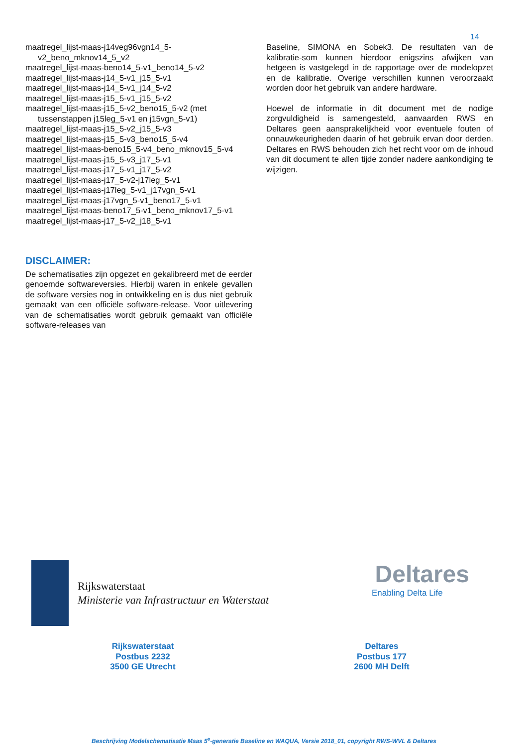14
maatregel_lijst-maas-j14veg96vgn14_5-
v2_beno_mknov14_5_v2
maatregel_lijst-maas-beno14_5-v1_beno14_5-v2
maatregel_lijst-maas-j14_5-v1_j15_5-v1
maatregel_lijst-maas-j14_5-v1_j14_5-v2
maatregel_lijst-maas-j15_5-v1_j15_5-v2
maatregel_lijst-maas-j15_5-v2_beno15_5-v2 (met
tussenstappen j15leg_5-v1 en j15vgn_5-v1)
maatregel_lijst-maas-j15_5-v2_j15_5-v3
maatregel_lijst-maas-j15_5-v3_beno15_5-v4
maatregel_lijst-maas-beno15_5-v4_beno_mknov15_5-v4
maatregel_lijst-maas-j15_5-v3_j17_5-v1
maatregel_lijst-maas-j17_5-v1_j17_5-v2
maatregel_lijst-maas-j17_5-v2-j17leg_5-v1
maatregel_lijst-maas-j17leg_5-v1_j17vgn_5-v1
maatregel_lijst-maas-j17vgn_5-v1_beno17_5-v1
maatregel_lijst-maas-beno17_5-v1_beno_mknov17_5-v1
maatregel_lijst-maas-j17_5-v2_j18_5-v1
DISCLAIMER:
De schematisaties zijn opgezet en gekalibreerd met de eerder genoemde softwareversies. Hierbij waren in enkele gevallen de software versies nog in ontwikkeling en is dus niet gebruik gemaakt van een officiële software-release. Voor uitlevering van de schematisaties wordt gebruik gemaakt van officiële software-releases van
Baseline, SIMONA en Sobek3. De resultaten van de kalibratie-som kunnen hierdoor enigszins afwijken van hetgeen is vastgelegd in de rapportage over de modelopzet en de kalibratie. Overige verschillen kunnen veroorzaakt worden door het gebruik van andere hardware.
Hoewel de informatie in dit document met de nodige zorgvuldigheid is samengesteld, aanvaarden RWS en Deltares geen aansprakelijkheid voor eventuele fouten of onnauwkeurigheden daarin of het gebruik ervan door derden. Deltares en RWS behouden zich het recht voor om de inhoud van dit document te allen tijde zonder nadere aankondiging te wijzigen.
Rijkswaterstaat
Ministerie van Infrastructuur en Waterstaat
Deltares
Enabling Delta Life
Rijkswaterstaat
Postbus 2232
3500 GE Utrecht
Deltares
Postbus 177
2600 MH Delft
Beschrijving Modelschematisatie Maas 5<sup>e</sup>-generatie Baseline en WAQUA, Versie 2018_01, copyright RWS-WVL & Deltares